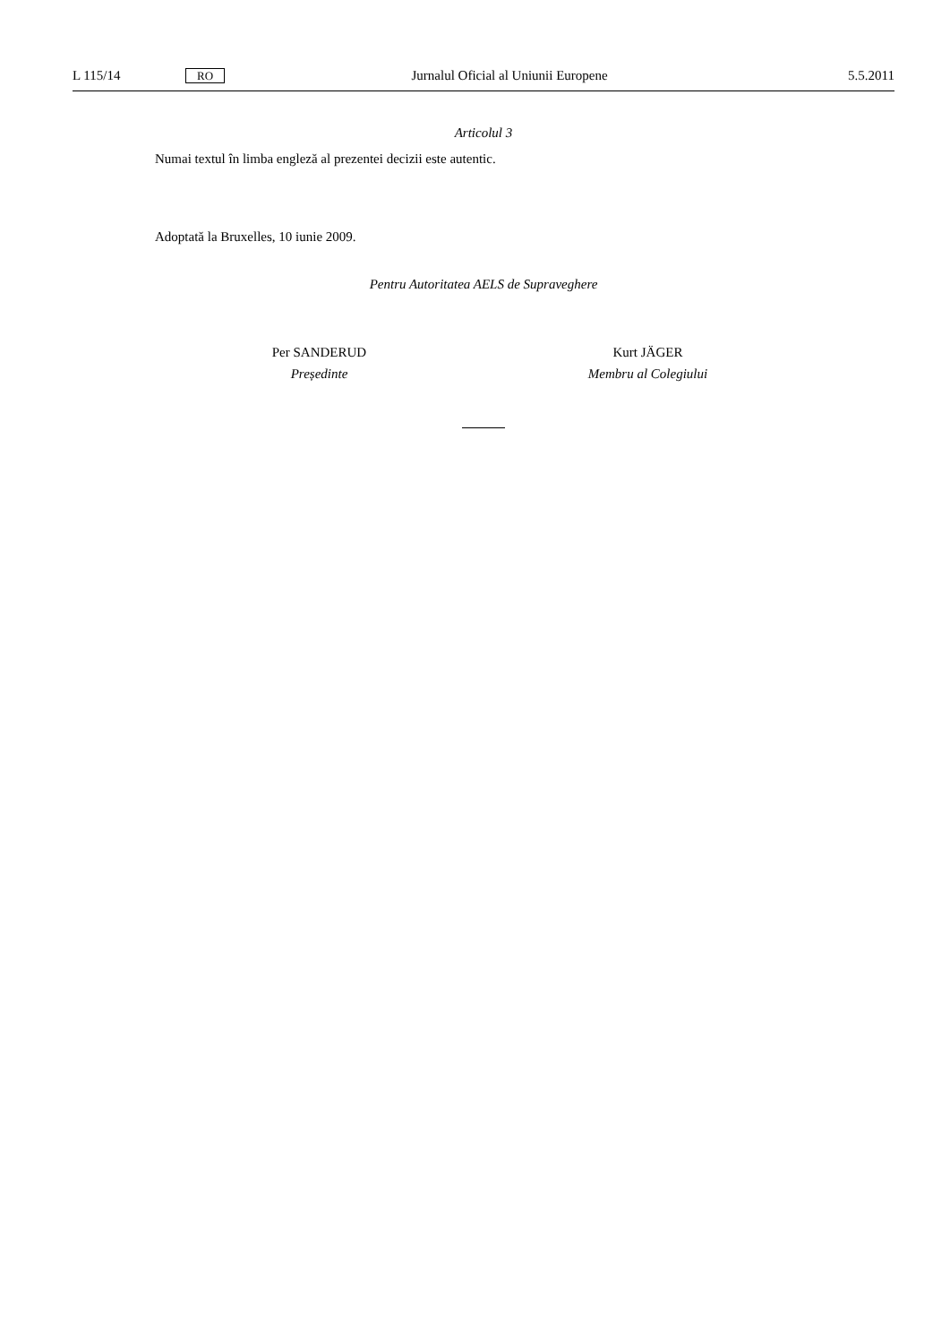L 115/14 RO Jurnalul Oficial al Uniunii Europene 5.5.2011
Articolul 3
Numai textul în limba engleză al prezentei decizii este autentic.
Adoptată la Bruxelles, 10 iunie 2009.
Pentru Autoritatea AELS de Supraveghere
Per SANDERUD
Președinte
Kurt JÄGER
Membru al Colegiului